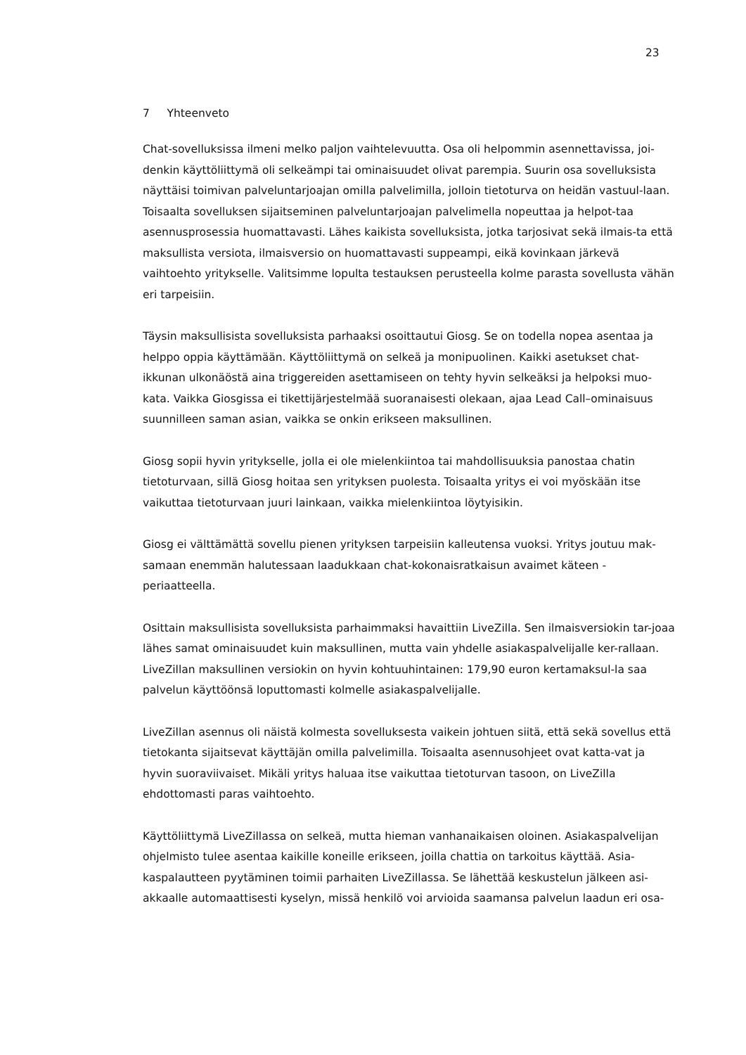23
7 Yhteenveto
Chat-sovelluksissa ilmeni melko paljon vaihtelevuutta. Osa oli helpommin asennettavissa, joi-denkin käyttöliittymä oli selkeämpi tai ominaisuudet olivat parempia. Suurin osa sovelluksista näyttäisi toimivan palveluntarjoajan omilla palvelimilla, jolloin tietoturva on heidän vastuul-laan. Toisaalta sovelluksen sijaitseminen palveluntarjoajan palvelimella nopeuttaa ja helpot-taa asennusprosessia huomattavasti. Lähes kaikista sovelluksista, jotka tarjosivat sekä ilmais-ta että maksullista versiota, ilmaisversio on huomattavasti suppeampi, eikä kovinkaan järkevä vaihtoehto yritykselle. Valitsimme lopulta testauksen perusteella kolme parasta sovellusta vähän eri tarpeisiin.
Täysin maksullisista sovelluksista parhaaksi osoittautui Giosg. Se on todella nopea asentaa ja helppo oppia käyttämään. Käyttöliittymä on selkeä ja monipuolinen. Kaikki asetukset chat-ikkunan ulkonäöstä aina triggereiden asettamiseen on tehty hyvin selkeäksi ja helpoksi muo-kata. Vaikka Giosgissa ei tikettijärjestelmää suoranaisesti olekaan, ajaa Lead Call–ominaisuus suunnilleen saman asian, vaikka se onkin erikseen maksullinen.
Giosg sopii hyvin yritykselle, jolla ei ole mielenkiintoa tai mahdollisuuksia panostaa chatin tietoturvaan, sillä Giosg hoitaa sen yrityksen puolesta. Toisaalta yritys ei voi myöskään itse vaikuttaa tietoturvaan juuri lainkaan, vaikka mielenkiintoa löytyisikin.
Giosg ei välttämättä sovellu pienen yrityksen tarpeisiin kalleutensa vuoksi. Yritys joutuu mak-samaan enemmän halutessaan laadukkaan chat-kokonaisratkaisun avaimet käteen -periaatteella.
Osittain maksullisista sovelluksista parhaimmaksi havaittiin LiveZilla. Sen ilmaisversiokin tar-joaa lähes samat ominaisuudet kuin maksullinen, mutta vain yhdelle asiakaspalvelijalle ker-rallaan. LiveZillan maksullinen versiokin on hyvin kohtuuhintainen: 179,90 euron kertamaksul-la saa palvelun käyttöönsä loputtomasti kolmelle asiakaspalvelijalle.
LiveZillan asennus oli näistä kolmesta sovelluksesta vaikein johtuen siitä, että sekä sovellus että tietokanta sijaitsevat käyttäjän omilla palvelimilla. Toisaalta asennusohjeet ovat katta-vat ja hyvin suoraviivaiset. Mikäli yritys haluaa itse vaikuttaa tietoturvan tasoon, on LiveZilla ehdottomasti paras vaihtoehto.
Käyttöliittymä LiveZillassa on selkeä, mutta hieman vanhanaikaisen oloinen. Asiakaspalvelijan ohjelmisto tulee asentaa kaikille koneille erikseen, joilla chattia on tarkoitus käyttää. Asia-kaspalautteen pyytäminen toimii parhaiten LiveZillassa. Se lähettää keskustelun jälkeen asi-akkaalle automaattisesti kyselyn, missä henkilö voi arvioida saamansa palvelun laadun eri osa-